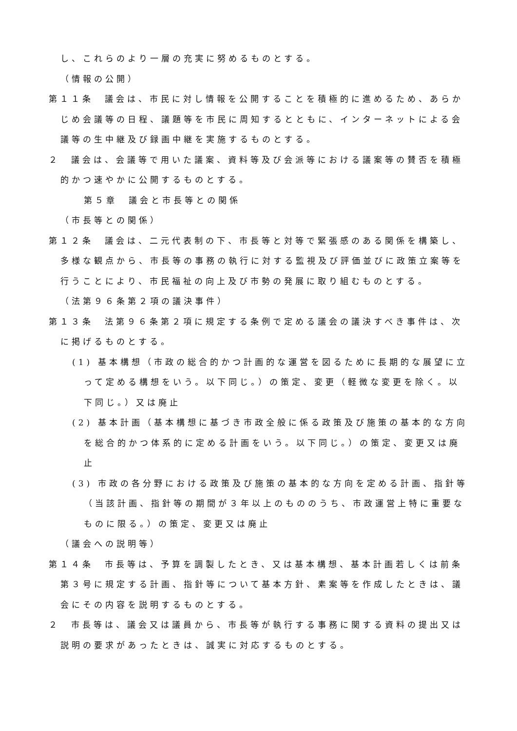し、これらのより一層の充実に努めるものとする。
（情報の公開）
第１１条　議会は、市民に対し情報を公開することを積極的に進めるため、あらかじめ会議等の日程、議題等を市民に周知するとともに、インターネットによる会議等の生中継及び録画中継を実施するものとする。
２　議会は、会議等で用いた議案、資料等及び会派等における議案等の賛否を積極的かつ速やかに公開するものとする。
第５章　議会と市長等との関係
（市長等との関係）
第１２条　議会は、二元代表制の下、市長等と対等で緊張感のある関係を構築し、多様な観点から、市長等の事務の執行に対する監視及び評価並びに政策立案等を行うことにより、市民福祉の向上及び市勢の発展に取り組むものとする。
（法第９６条第２項の議決事件）
第１３条　法第９６条第２項に規定する条例で定める議会の議決すべき事件は、次に掲げるものとする。
(1) 基本構想（市政の総合的かつ計画的な運営を図るために長期的な展望に立って定める構想をいう。以下同じ。）の策定、変更（軽微な変更を除く。以下同じ。）又は廃止
(2) 基本計画（基本構想に基づき市政全般に係る政策及び施策の基本的な方向を総合的かつ体系的に定める計画をいう。以下同じ。）の策定、変更又は廃止
(3) 市政の各分野における政策及び施策の基本的な方向を定める計画、指針等（当該計画、指針等の期間が３年以上のもののうち、市政運営上特に重要なものに限る。）の策定、変更又は廃止
（議会への説明等）
第１４条　市長等は、予算を調製したとき、又は基本構想、基本計画若しくは前条第３号に規定する計画、指針等について基本方針、素案等を作成したときは、議会にその内容を説明するものとする。
２　市長等は、議会又は議員から、市長等が執行する事務に関する資料の提出又は説明の要求があったときは、誠実に対応するものとする。